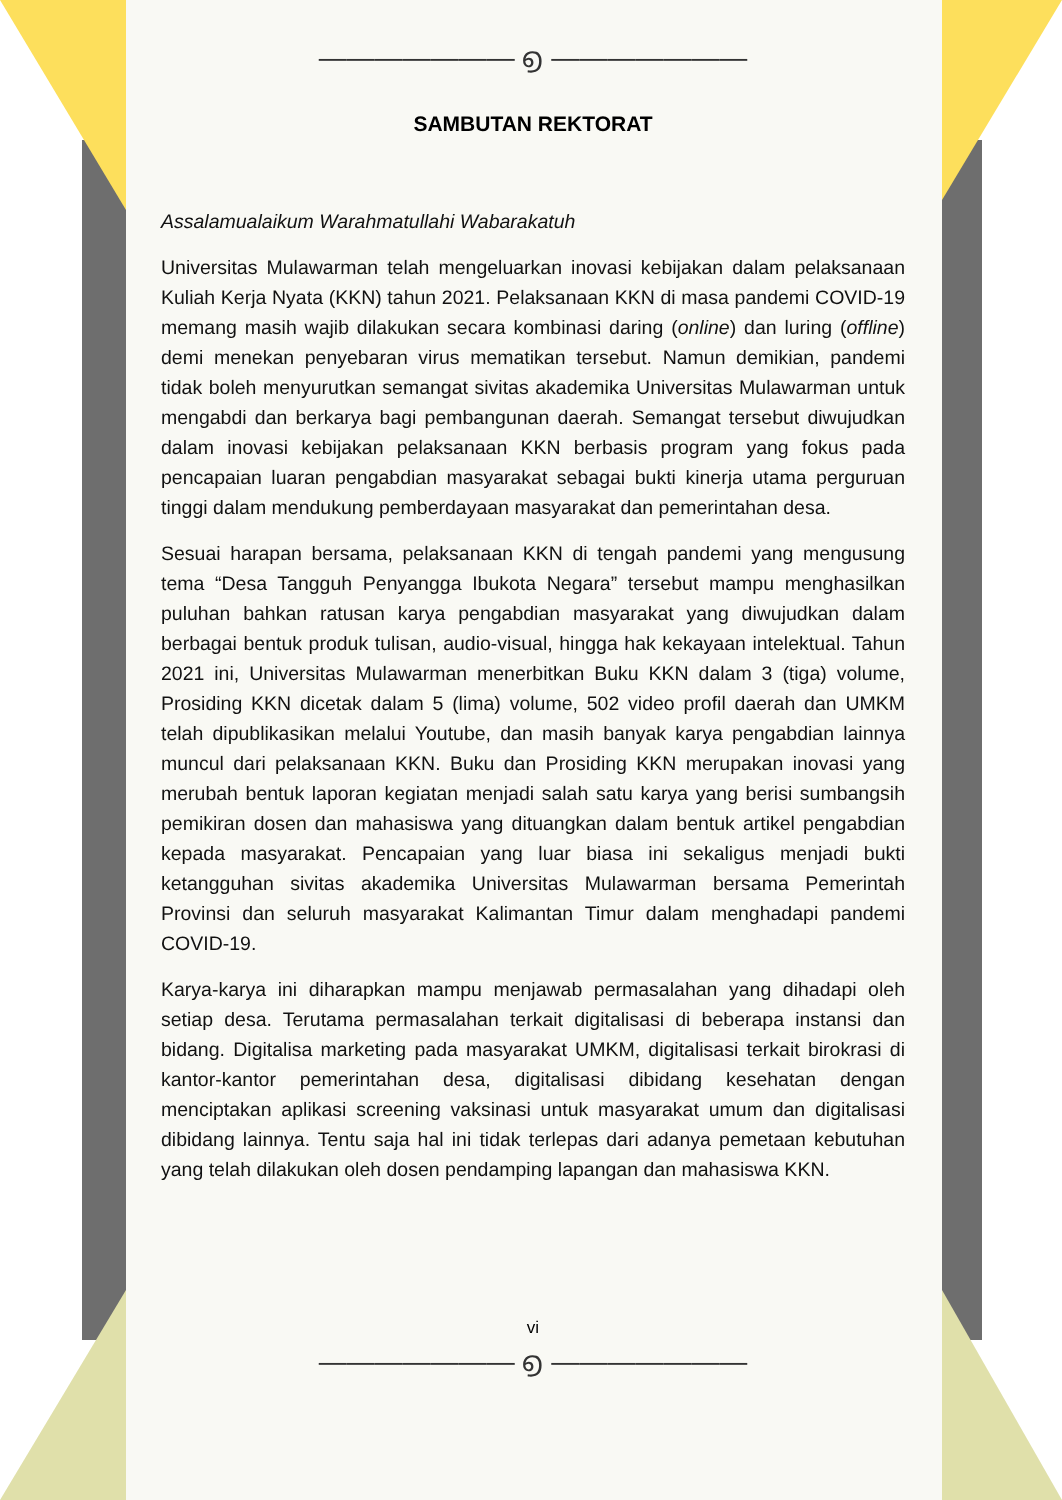——————— ൭ ———————
SAMBUTAN REKTORAT
Assalamualaikum Warahmatullahi Wabarakatuh
Universitas Mulawarman telah mengeluarkan inovasi kebijakan dalam pelaksanaan Kuliah Kerja Nyata (KKN) tahun 2021. Pelaksanaan KKN di masa pandemi COVID-19 memang masih wajib dilakukan secara kombinasi daring (online) dan luring (offline) demi menekan penyebaran virus mematikan tersebut. Namun demikian, pandemi tidak boleh menyurutkan semangat sivitas akademika Universitas Mulawarman untuk mengabdi dan berkarya bagi pembangunan daerah. Semangat tersebut diwujudkan dalam inovasi kebijakan pelaksanaan KKN berbasis program yang fokus pada pencapaian luaran pengabdian masyarakat sebagai bukti kinerja utama perguruan tinggi dalam mendukung pemberdayaan masyarakat dan pemerintahan desa.
Sesuai harapan bersama, pelaksanaan KKN di tengah pandemi yang mengusung tema “Desa Tangguh Penyangga Ibukota Negara” tersebut mampu menghasilkan puluhan bahkan ratusan karya pengabdian masyarakat yang diwujudkan dalam berbagai bentuk produk tulisan, audio-visual, hingga hak kekayaan intelektual. Tahun 2021 ini, Universitas Mulawarman menerbitkan Buku KKN dalam 3 (tiga) volume, Prosiding KKN dicetak dalam 5 (lima) volume, 502 video profil daerah dan UMKM telah dipublikasikan melalui Youtube, dan masih banyak karya pengabdian lainnya muncul dari pelaksanaan KKN. Buku dan Prosiding KKN merupakan inovasi yang merubah bentuk laporan kegiatan menjadi salah satu karya yang berisi sumbangsih pemikiran dosen dan mahasiswa yang dituangkan dalam bentuk artikel pengabdian kepada masyarakat. Pencapaian yang luar biasa ini sekaligus menjadi bukti ketangguhan sivitas akademika Universitas Mulawarman bersama Pemerintah Provinsi dan seluruh masyarakat Kalimantan Timur dalam menghadapi pandemi COVID-19.
Karya-karya ini diharapkan mampu menjawab permasalahan yang dihadapi oleh setiap desa. Terutama permasalahan terkait digitalisasi di beberapa instansi dan bidang. Digitalisa marketing pada masyarakat UMKM, digitalisasi terkait birokrasi di kantor-kantor pemerintahan desa, digitalisasi dibidang kesehatan dengan menciptakan aplikasi screening vaksinasi untuk masyarakat umum dan digitalisasi dibidang lainnya. Tentu saja hal ini tidak terlepas dari adanya pemetaan kebutuhan yang telah dilakukan oleh dosen pendamping lapangan dan mahasiswa KKN.
vi
——————— ൭ ———————